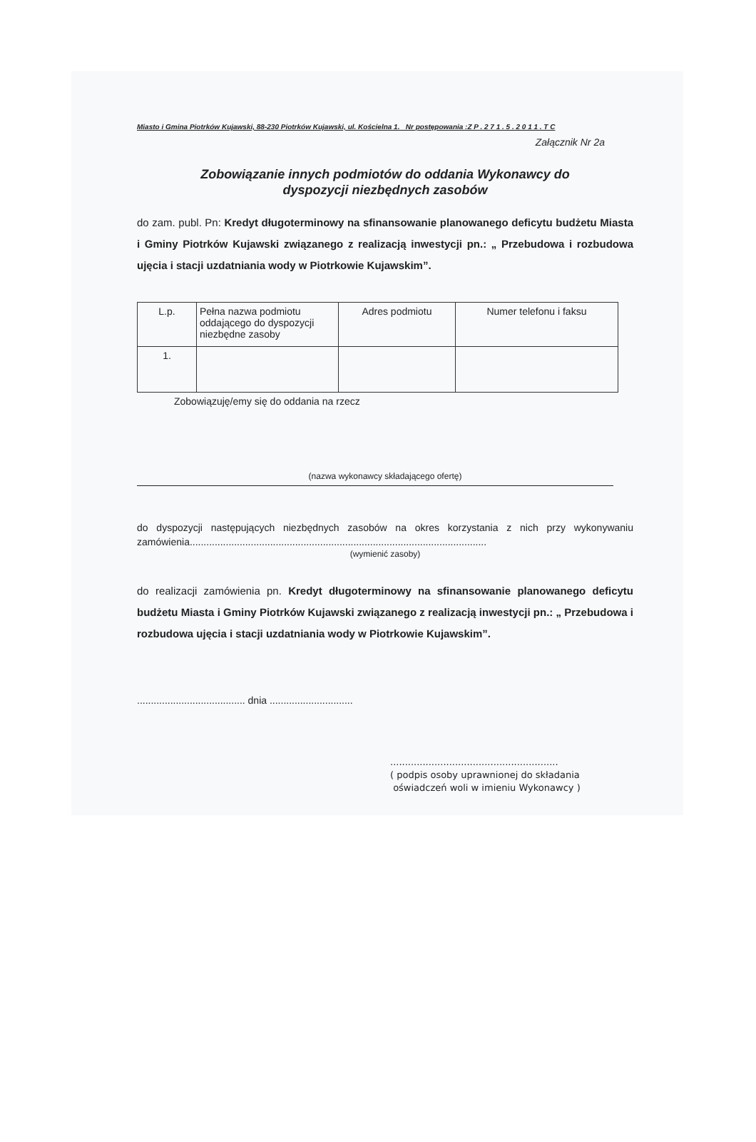Miasto i Gmina Piotrków Kujawski, 88-230 Piotrków Kujawski, ul. Kościelna 1. Nr postępowania :Z P . 2 7 1 . 5 . 2 0 1 1 . T C
Załącznik Nr 2a
Zobowiązanie innych podmiotów do oddania Wykonawcy do
dyspozycji niezbędnych zasobów
do zam. publ. Pn: Kredyt długoterminowy na sfinansowanie planowanego deficytu budżetu Miasta i Gminy Piotrków Kujawski związanego z realizacją inwestycji pn.: „ Przebudowa i rozbudowa ujęcia i stacji uzdatniania wody w Piotrkowie Kujawskim”.
| L.p. | Pełna nazwa podmiotu oddającego do dyspozycji niezbędne zasoby | Adres podmiotu | Numer telefonu i faksu |
| 1. | | | |
Zobowiązuję/emy się do oddania na rzecz
(nazwa wykonawcy składającego ofertę)
do dyspozycji następujących niezbędnych zasobów na okres korzystania z nich przy wykonywaniu zamówienia...........................................................................................................
(wymienić zasoby)
do realizacji zamówienia pn. Kredyt długoterminowy na sfinansowanie planowanego deficytu budżetu Miasta i Gminy Piotrków Kujawski związanego z realizacją inwestycji pn.: „ Przebudowa i rozbudowa ujęcia i stacji uzdatniania wody w Piotrkowie Kujawskim”.
....................................... dnia ..............................
.........................................................
( podpis osoby uprawnionej do składania
oświadczeń woli w imieniu Wykonawcy )